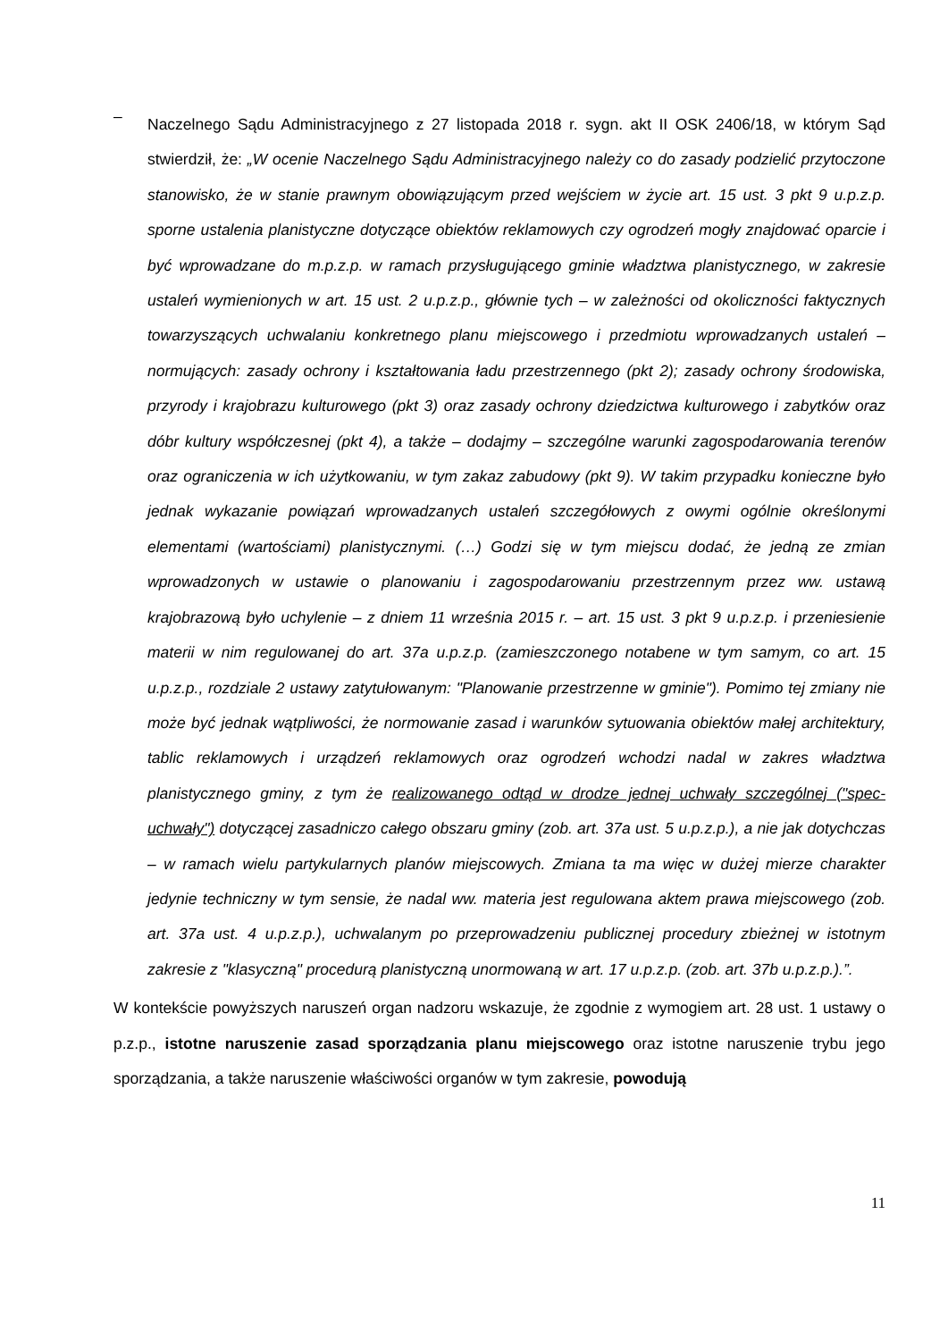–
Naczelnego Sądu Administracyjnego z 27 listopada 2018 r. sygn. akt II OSK 2406/18, w którym Sąd stwierdził, że: „W ocenie Naczelnego Sądu Administracyjnego należy co do zasady podzielić przytoczone stanowisko, że w stanie prawnym obowiązującym przed wejściem w życie art. 15 ust. 3 pkt 9 u.p.z.p. sporne ustalenia planistyczne dotyczące obiektów reklamowych czy ogrodzeń mogły znajdować oparcie i być wprowadzane do m.p.z.p. w ramach przysługującego gminie władztwa planistycznego, w zakresie ustaleń wymienionych w art. 15 ust. 2 u.p.z.p., głównie tych – w zależności od okoliczności faktycznych towarzyszących uchwalaniu konkretnego planu miejscowego i przedmiotu wprowadzanych ustaleń – normujących: zasady ochrony i kształtowania ładu przestrzennego (pkt 2); zasady ochrony środowiska, przyrody i krajobrazu kulturowego (pkt 3) oraz zasady ochrony dziedzictwa kulturowego i zabytków oraz dóbr kultury współczesnej (pkt 4), a także – dodajmy – szczególne warunki zagospodarowania terenów oraz ograniczenia w ich użytkowaniu, w tym zakaz zabudowy (pkt 9). W takim przypadku konieczne było jednak wykazanie powiązań wprowadzanych ustaleń szczegółowych z owymi ogólnie określonymi elementami (wartościami) planistycznymi. (…) Godzi się w tym miejscu dodać, że jedną ze zmian wprowadzonych w ustawie o planowaniu i zagospodarowaniu przestrzennym przez ww. ustawą krajobrazową było uchylenie – z dniem 11 września 2015 r. – art. 15 ust. 3 pkt 9 u.p.z.p. i przeniesienie materii w nim regulowanej do art. 37a u.p.z.p. (zamieszczonego notabene w tym samym, co art. 15 u.p.z.p., rozdziale 2 ustawy zatytułowanym: "Planowanie przestrzenne w gminie"). Pomimo tej zmiany nie może być jednak wątpliwości, że normowanie zasad i warunków sytuowania obiektów małej architektury, tablic reklamowych i urządzeń reklamowych oraz ogrodzeń wchodzi nadal w zakres władztwa planistycznego gminy, z tym że realizowanego odtąd w drodze jednej uchwały szczególnej ("spec-uchwały") dotyczącej zasadniczo całego obszaru gminy (zob. art. 37a ust. 5 u.p.z.p.), a nie jak dotychczas – w ramach wielu partykularnych planów miejscowych. Zmiana ta ma więc w dużej mierze charakter jedynie techniczny w tym sensie, że nadal ww. materia jest regulowana aktem prawa miejscowego (zob. art. 37a ust. 4 u.p.z.p.), uchwalanym po przeprowadzeniu publicznej procedury zbieżnej w istotnym zakresie z "klasyczną" procedurą planistyczną unormowaną w art. 17 u.p.z.p. (zob. art. 37b u.p.z.p.).”.
W kontekście powyższych naruszeń organ nadzoru wskazuje, że zgodnie z wymogiem art. 28 ust. 1 ustawy o p.z.p., istotne naruszenie zasad sporządzania planu miejscowego oraz istotne naruszenie trybu jego sporządzania, a także naruszenie właściwości organów w tym zakresie, powodują
11